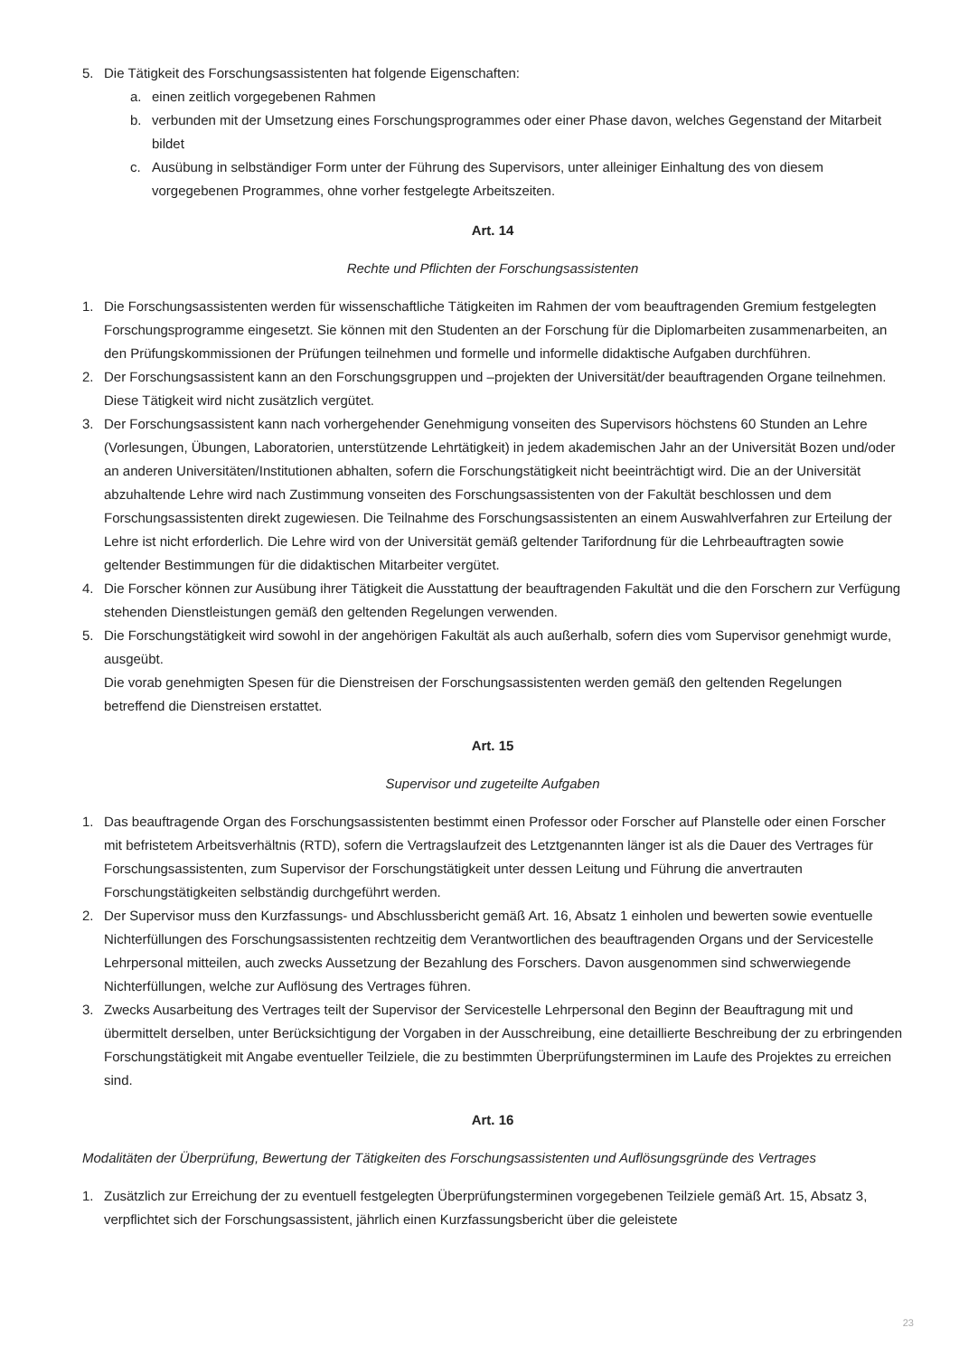5. Die Tätigkeit des Forschungsassistenten hat folgende Eigenschaften:
a. einen zeitlich vorgegebenen Rahmen
b. verbunden mit der Umsetzung eines Forschungsprogrammes oder einer Phase davon, welches Gegenstand der Mitarbeit bildet
c. Ausübung in selbständiger Form unter der Führung des Supervisors, unter alleiniger Einhaltung des von diesem vorgegebenen Programmes, ohne vorher festgelegte Arbeitszeiten.
Art. 14
Rechte und Pflichten der Forschungsassistenten
1. Die Forschungsassistenten werden für wissenschaftliche Tätigkeiten im Rahmen der vom beauftragenden Gremium festgelegten Forschungsprogramme eingesetzt. Sie können mit den Studenten an der Forschung für die Diplomarbeiten zusammenarbeiten, an den Prüfungskommissionen der Prüfungen teilnehmen und formelle und informelle didaktische Aufgaben durchführen.
2. Der Forschungsassistent kann an den Forschungsgruppen und –projekten der Universität/der beauftragenden Organe teilnehmen. Diese Tätigkeit wird nicht zusätzlich vergütet.
3. Der Forschungsassistent kann nach vorhergehender Genehmigung vonseiten des Supervisors höchstens 60 Stunden an Lehre (Vorlesungen, Übungen, Laboratorien, unterstützende Lehrtätigkeit) in jedem akademischen Jahr an der Universität Bozen und/oder an anderen Universitäten/Institutionen abhalten, sofern die Forschungstätigkeit nicht beeinträchtigt wird. Die an der Universität abzuhaltende Lehre wird nach Zustimmung vonseiten des Forschungsassistenten von der Fakultät beschlossen und dem Forschungsassistenten direkt zugewiesen. Die Teilnahme des Forschungsassistenten an einem Auswahlverfahren zur Erteilung der Lehre ist nicht erforderlich. Die Lehre wird von der Universität gemäß geltender Tarifordnung für die Lehrbeauftragten sowie geltender Bestimmungen für die didaktischen Mitarbeiter vergütet.
4. Die Forscher können zur Ausübung ihrer Tätigkeit die Ausstattung der beauftragenden Fakultät und die den Forschern zur Verfügung stehenden Dienstleistungen gemäß den geltenden Regelungen verwenden.
5. Die Forschungstätigkeit wird sowohl in der angehörigen Fakultät als auch außerhalb, sofern dies vom Supervisor genehmigt wurde, ausgeübt.
Die vorab genehmigten Spesen für die Dienstreisen der Forschungsassistenten werden gemäß den geltenden Regelungen betreffend die Dienstreisen erstattet.
Art. 15
Supervisor und zugeteilte Aufgaben
1. Das beauftragende Organ des Forschungsassistenten bestimmt einen Professor oder Forscher auf Planstelle oder einen Forscher mit befristetem Arbeitsverhältnis (RTD), sofern die Vertragslaufzeit des Letztgenannten länger ist als die Dauer des Vertrages für Forschungsassistenten, zum Supervisor der Forschungstätigkeit unter dessen Leitung und Führung die anvertrauten Forschungstätigkeiten selbständig durchgeführt werden.
2. Der Supervisor muss den Kurzfassungs- und Abschlussbericht gemäß Art. 16, Absatz 1 einholen und bewerten sowie eventuelle Nichterfüllungen des Forschungsassistenten rechtzeitig dem Verantwortlichen des beauftragenden Organs und der Servicestelle Lehrpersonal mitteilen, auch zwecks Aussetzung der Bezahlung des Forschers. Davon ausgenommen sind schwerwiegende Nichterfüllungen, welche zur Auflösung des Vertrages führen.
3. Zwecks Ausarbeitung des Vertrages teilt der Supervisor der Servicestelle Lehrpersonal den Beginn der Beauftragung mit und übermittelt derselben, unter Berücksichtigung der Vorgaben in der Ausschreibung, eine detaillierte Beschreibung der zu erbringenden Forschungstätigkeit mit Angabe eventueller Teilziele, die zu bestimmten Überprüfungsterminen im Laufe des Projektes zu erreichen sind.
Art. 16
Modalitäten der Überprüfung, Bewertung der Tätigkeiten des Forschungsassistenten und Auflösungsgründe des Vertrages
1. Zusätzlich zur Erreichung der zu eventuell festgelegten Überprüfungsterminen vorgegebenen Teilziele gemäß Art. 15, Absatz 3, verpflichtet sich der Forschungsassistent, jährlich einen Kurzfassungsbericht über die geleistete
23